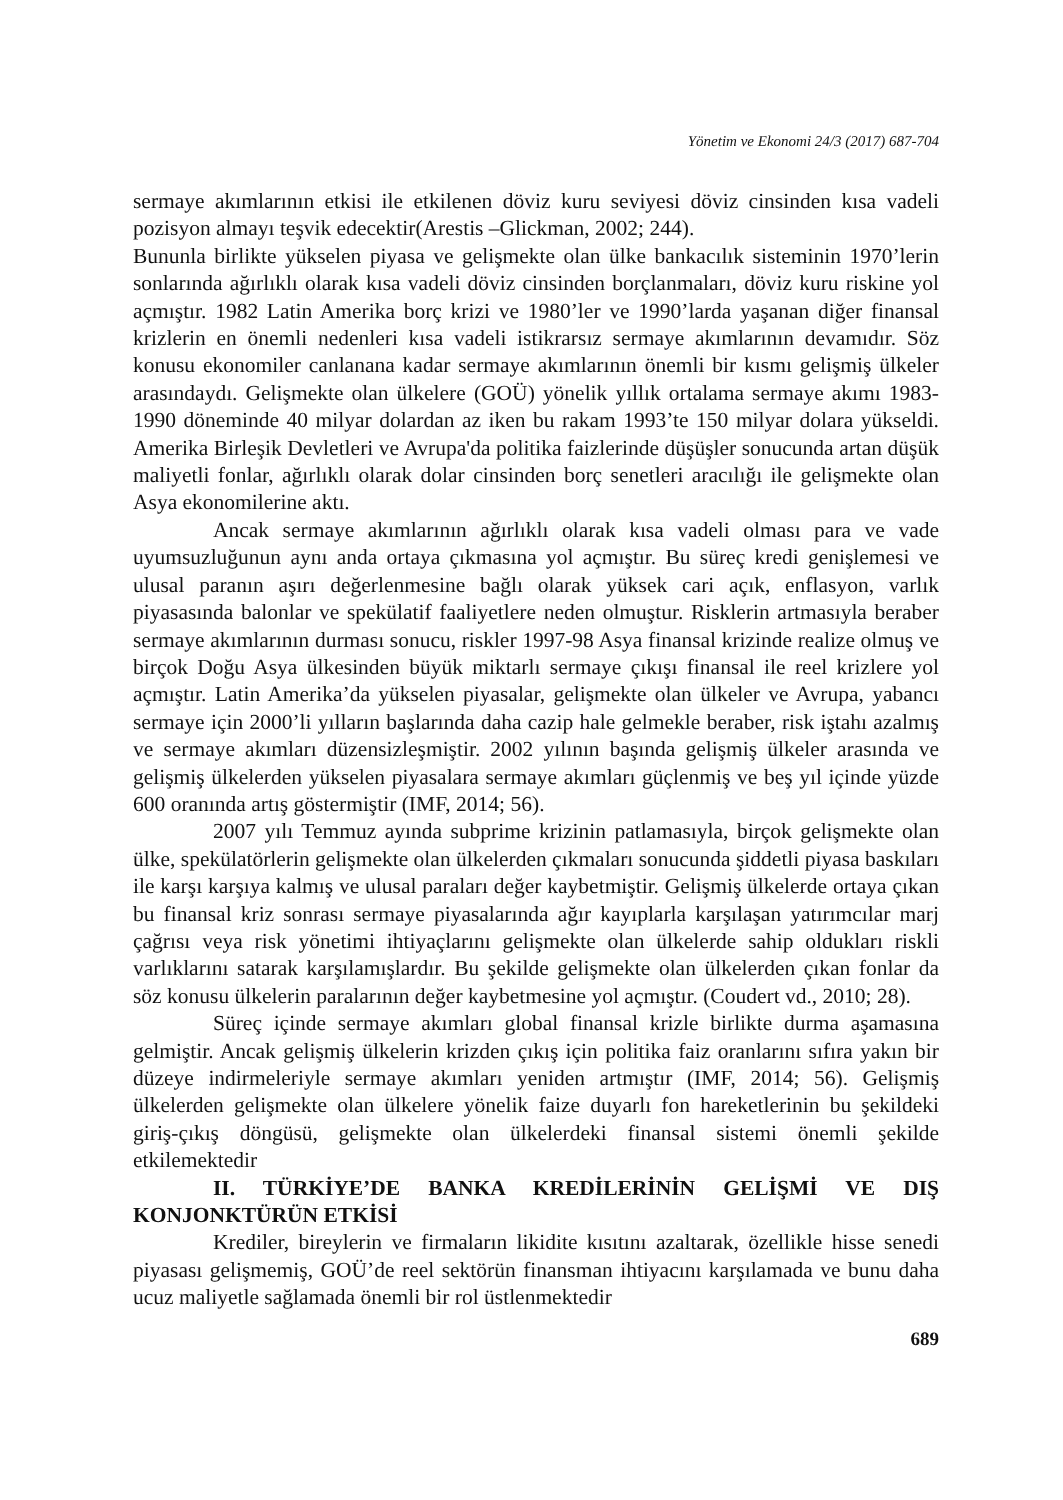Yönetim ve Ekonomi 24/3 (2017) 687-704
sermaye akımlarının etkisi ile etkilenen döviz kuru seviyesi döviz cinsinden kısa vadeli pozisyon almayı teşvik edecektir(Arestis –Glickman, 2002; 244).
Bununla birlikte yükselen piyasa ve gelişmekte olan ülke bankacılık sisteminin 1970’lerin sonlarında ağırlıklı olarak kısa vadeli döviz cinsinden borçlanmaları, döviz kuru riskine yol açmıştır. 1982 Latin Amerika borç krizi ve 1980’ler ve 1990’larda yaşanan diğer finansal krizlerin en önemli nedenleri kısa vadeli istikrarsız sermaye akımlarının devamıdır. Söz konusu ekonomiler canlanana kadar sermaye akımlarının önemli bir kısmı gelişmiş ülkeler arasındaydı. Gelişmekte olan ülkelere (GOÜ) yönelik yıllık ortalama sermaye akımı 1983-1990 döneminde 40 milyar dolardan az iken bu rakam 1993’te 150 milyar dolara yükseldi. Amerika Birleşik Devletleri ve Avrupa'da politika faizlerinde düşüşler sonucunda artan düşük maliyetli fonlar, ağırlıklı olarak dolar cinsinden borç senetleri aracılığı ile gelişmekte olan Asya ekonomilerine aktı.
Ancak sermaye akımlarının ağırlıklı olarak kısa vadeli olması para ve vade uyumsuzluğunun aynı anda ortaya çıkmasına yol açmıştır. Bu süreç kredi genişlemesi ve ulusal paranın aşırı değerlenmesine bağlı olarak yüksek cari açık, enflasyon, varlık piyasasında balonlar ve spekülatif faaliyetlere neden olmuştur. Risklerin artmasıyla beraber sermaye akımlarının durması sonucu, riskler 1997-98 Asya finansal krizinde realize olmuş ve birçok Doğu Asya ülkesinden büyük miktarlı sermaye çıkışı finansal ile reel krizlere yol açmıştır. Latin Amerika’da yükselen piyasalar, gelişmekte olan ülkeler ve Avrupa, yabancı sermaye için 2000’li yılların başlarında daha cazip hale gelmekle beraber, risk iştahı azalmış ve sermaye akımları düzensizleşmiştir. 2002 yılının başında gelişmiş ülkeler arasında ve gelişmiş ülkelerden yükselen piyasalara sermaye akımları güçlenmiş ve beş yıl içinde yüzde 600 oranında artış göstermiştir (IMF, 2014; 56).
2007 yılı Temmuz ayında subprime krizinin patlamasıyla, birçok gelişmekte olan ülke, spekülatörlerin gelişmekte olan ülkelerden çıkmaları sonucunda şiddetli piyasa baskıları ile karşı karşıya kalmış ve ulusal paraları değer kaybetmiştir. Gelişmiş ülkelerde ortaya çıkan bu finansal kriz sonrası sermaye piyasalarında ağır kayıplarla karşılaşan yatırımcılar marj çağrısı veya risk yönetimi ihtiyaçlarını gelişmekte olan ülkelerde sahip oldukları riskli varlıklarını satarak karşılamışlardır. Bu şekilde gelişmekte olan ülkelerden çıkan fonlar da söz konusu ülkelerin paralarının değer kaybetmesine yol açmıştır. (Coudert vd., 2010; 28).
Süreç içinde sermaye akımları global finansal krizle birlikte durma aşamasına gelmiştir. Ancak gelişmiş ülkelerin krizden çıkış için politika faiz oranlarını sıfıra yakın bir düzeye indirmeleriyle sermaye akımları yeniden artmıştır (IMF, 2014; 56). Gelişmiş ülkelerden gelişmekte olan ülkelere yönelik faize duyarlı fon hareketlerinin bu şekildeki giriş-çıkış döngüsü, gelişmekte olan ülkelerdeki finansal sistemi önemli şekilde etkilemektedir
II. TÜRKİYE’DE BANKA KREDİLERİNİN GELİŞMİ VE DIŞ KONJONKTÜRÜN ETKİSİ
Krediler, bireylerin ve firmaların likidite kısıtını azaltarak, özellikle hisse senedi piyasası gelişmemiş, GOÜ’de reel sektörün finansman ihtiyacını karşılamada ve bunu daha ucuz maliyetle sağlamada önemli bir rol üstlenmektedir
689